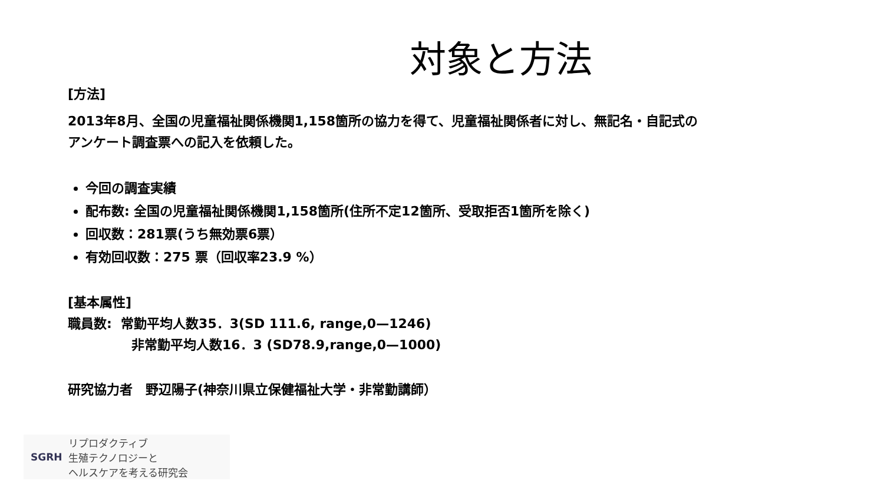対象と方法
[方法]
2013年8月、全国の児童福祉関係機関1,158箇所の協力を得て、児童福祉関係者に対し、無記名・自記式の
アンケート調査票への記入を依頼した。
今回の調査実績
配布数: 全国の児童福祉関係機関1,158箇所(住所不定12箇所、受取拒否1箇所を除く)
回収数：281票(うち無効票6票）
有効回収数：275 票（回収率23.9 %）
[基本属性]
職員数: 常勤平均人数35．3(SD 111.6, range,0—1246)
非常勤平均人数16．3 (SD78.9,range,0—1000)
研究協力者　野辺陽子(神奈川県立保健福祉大学・非常勤講師）
SGRH
リプロダクティブ
生殖テクノロジーと
ヘルスケアを考える研究会